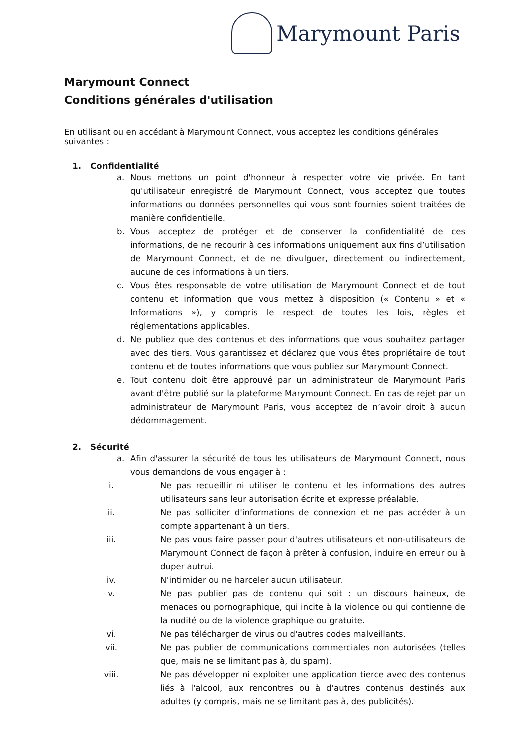Marymount Paris
Marymount Connect
Conditions générales d'utilisation
En utilisant ou en accédant à Marymount Connect, vous acceptez les conditions générales suivantes :
1. Confidentialité
a. Nous mettons un point d'honneur à respecter votre vie privée. En tant qu'utilisateur enregistré de Marymount Connect, vous acceptez que toutes informations ou données personnelles qui vous sont fournies soient traitées de manière confidentielle.
b. Vous acceptez de protéger et de conserver la confidentialité de ces informations, de ne recourir à ces informations uniquement aux fins d’utilisation de Marymount Connect, et de ne divulguer, directement ou indirectement, aucune de ces informations à un tiers.
c. Vous êtes responsable de votre utilisation de Marymount Connect et de tout contenu et information que vous mettez à disposition (« Contenu » et « Informations »), y compris le respect de toutes les lois, règles et réglementations applicables.
d. Ne publiez que des contenus et des informations que vous souhaitez partager avec des tiers. Vous garantissez et déclarez que vous êtes propriétaire de tout contenu et de toutes informations que vous publiez sur Marymount Connect.
e. Tout contenu doit être approuvé par un administrateur de Marymount Paris avant d'être publié sur la plateforme Marymount Connect. En cas de rejet par un administrateur de Marymount Paris, vous acceptez de n’avoir droit à aucun dédommagement.
2. Sécurité
a. Afin d'assurer la sécurité de tous les utilisateurs de Marymount Connect, nous vous demandons de vous engager à :
i. Ne pas recueillir ni utiliser le contenu et les informations des autres utilisateurs sans leur autorisation écrite et expresse préalable.
ii. Ne pas solliciter d'informations de connexion et ne pas accéder à un compte appartenant à un tiers.
iii. Ne pas vous faire passer pour d'autres utilisateurs et non-utilisateurs de Marymount Connect de façon à prêter à confusion, induire en erreur ou à duper autrui.
iv. N’intimider ou ne harceler aucun utilisateur.
v. Ne pas publier pas de contenu qui soit : un discours haineux, de menaces ou pornographique, qui incite à la violence ou qui contienne de la nudité ou de la violence graphique ou gratuite.
vi. Ne pas télécharger de virus ou d'autres codes malveillants.
vii. Ne pas publier de communications commerciales non autorisées (telles que, mais ne se limitant pas à, du spam).
viii. Ne pas développer ni exploiter une application tierce avec des contenus liés à l'alcool, aux rencontres ou à d'autres contenus destinés aux adultes (y compris, mais ne se limitant pas à, des publicités).